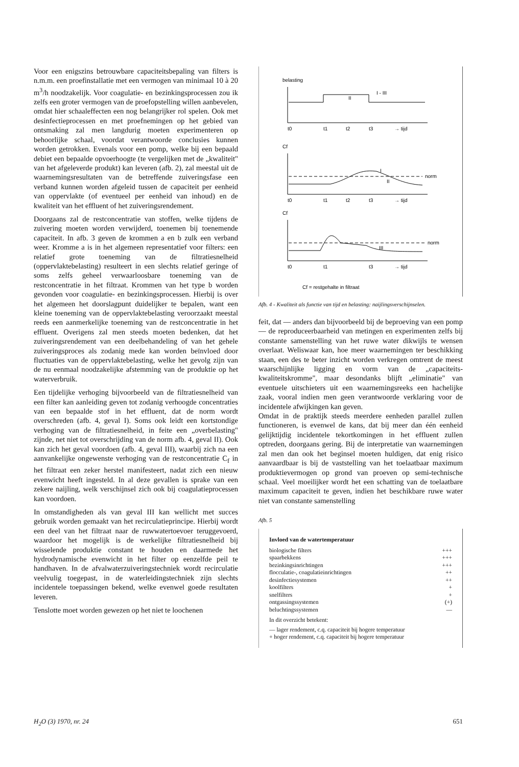Voor een enigszins betrouwbare capaciteitsbepaling van filters is n.m.m. een proefinstallatie met een vermogen van minimaal 10 à 20 m<sup>3</sup>/h noodzakelijk. Voor coagulatie- en bezinkingsprocessen zou ik zelfs een groter vermogen van de proefopstelling willen aanbevelen, omdat hier schaaleffecten een nog belangrijker rol spelen. Ook met desinfectieprocessen en met proefnemingen op het gebied van ontsmaking zal men langdurig moeten experimenteren op behoorlijke schaal, voordat verantwoorde conclusies kunnen worden getrokken. Evenals voor een pomp, welke bij een bepaald debiet een bepaalde opvoerhoogte (te vergelijken met de „kwaliteit" van het afgeleverde produkt) kan leveren (afb. 2), zal meestal uit de waarnemingsresultaten van de betreffende zuiveringsfase een verband kunnen worden afgeleid tussen de capaciteit per eenheid van oppervlakte (of eventueel per eenheid van inhoud) en de kwaliteit van het effluent of het zuiveringsrendement.
Doorgaans zal de restconcentratie van stoffen, welke tijdens de zuivering moeten worden verwijderd, toenemen bij toenemende capaciteit. In afb. 3 geven de krommen a en b zulk een verband weer. Kromme a is in het algemeen representatief voor filters: een relatief grote toeneming van de filtratiesnelheid (oppervlaktebelasting) resulteert in een slechts relatief geringe of soms zelfs geheel verwaarloosbare toeneming van de restconcentratie in het filtraat. Krommen van het type b worden gevonden voor coagulatie- en bezinkingsprocessen. Hierbij is over het algemeen het doorslagpunt duidelijker te bepalen, want een kleine toeneming van de oppervlaktebelasting veroorzaakt meestal reeds een aanmerkelijke toeneming van de restconcentratie in het effluent. Overigens zal men steeds moeten bedenken, dat het zuiveringsrendement van een deelbehandeling of van het gehele zuiveringsproces als zodanig mede kan worden beïnvloed door fluctuaties van de oppervlaktebelasting, welke het gevolg zijn van de nu eenmaal noodzakelijke afstemming van de produktie op het waterverbruik.
Een tijdelijke verhoging bijvoorbeeld van de filtratiesnelheid van een filter kan aanleiding geven tot zodanig verhoogde concentraties van een bepaalde stof in het effluent, dat de norm wordt overschreden (afb. 4, geval I). Soms ook leidt een kortstondige verhoging van de filtratiesnelheid, in feite een „overbelasting" zijnde, net niet tot overschrijding van de norm afb. 4, geval II). Ook kan zich het geval voordoen (afb. 4, geval III), waarbij zich na een aanvankelijke ongewenste verhoging van de restconcentratie C<sub>f</sub> in het filtraat een zeker herstel manifesteert, nadat zich een nieuw evenwicht heeft ingesteld. In al deze gevallen is sprake van een zekere naijling, welk verschijnsel zich ook bij coagulatieprocessen kan voordoen.
In omstandigheden als van geval III kan wellicht met succes gebruik worden gemaakt van het recirculatieprincipe. Hierbij wordt een deel van het filtraat naar de ruwwatertoevoer teruggevoerd, waardoor het mogelijk is de werkelijke filtratiesnelheid bij wisselende produktie constant te houden en daarmede het hydrodynamische evenwicht in het filter op eenzelfde peil te handhaven. In de afvalwaterzuiveringstechniek wordt recirculatie veelvulig toegepast, in de waterleidingstechniek zijn slechts incidentele toepassingen bekend, welke evenwel goede resultaten leveren.
Tenslotte moet worden gewezen op het niet te loochenen
belasting
I - III
II
t0
t1
t2
t3
→ tijd
Cf
norm
I
II
t0
t1
t2
t3
→ tijd
Cf
norm
III
t0
t1
t3
→ tijd
Cf = restgehalte in filtraat
Afb. 4 - Kwaliteit als functie van tijd en belasting: naijlingsverschijnselen.
feit, dat — anders dan bijvoorbeeld bij de beproeving van een pomp — de reproduceerbaarheid van metingen en experimenten zelfs bij constante samenstelling van het ruwe water dikwijls te wensen overlaat. Weliswaar kan, hoe meer waarnemingen ter beschikking staan, een des te beter inzicht worden verkregen omtrent de meest waarschijnlijke ligging en vorm van de „capaciteits-kwaliteitskromme", maar desondanks blijft „eliminatie" van eventuele uitschieters uit een waarnemingsreeks een hachelijke zaak, vooral indien men geen verantwoorde verklaring voor de incidentele afwijkingen kan geven.
Omdat in de praktijk steeds meerdere eenheden parallel zullen functioneren, is evenwel de kans, dat bij meer dan één eenheid gelijktijdig incidentele tekortkomingen in het effluent zullen optreden, doorgaans gering. Bij de interpretatie van waarnemingen zal men dan ook het beginsel moeten huldigen, dat enig risico aanvaardbaar is bij de vaststelling van het toelaatbaar maximum produktievermogen op grond van proeven op semi-technische schaal. Veel moeilijker wordt het een schatting van de toelaatbare maximum capaciteit te geven, indien het beschikbare ruwe water niet van constante samenstelling
Afb. 5
Invloed van de watertemperatuur
| biologische filters | +++ |
| spaarbekkens | +++ |
| bezinkingsinrichtingen | +++ |
| flocculatie-, coagulatieinrichtingen | ++ |
| desinfectiesystemen | ++ |
| koolfilters | + |
| snelfilters | + |
| ontgassingssystemen | (+) |
| beluchtingssystemen | — |
In dit overzicht betekent:
— lager rendement, c.q. capaciteit bij hogere temperatuur
+ hoger rendement, c.q. capaciteit bij hogere temperatuur
H<sub>2</sub>O (3) 1970, nr. 24 651